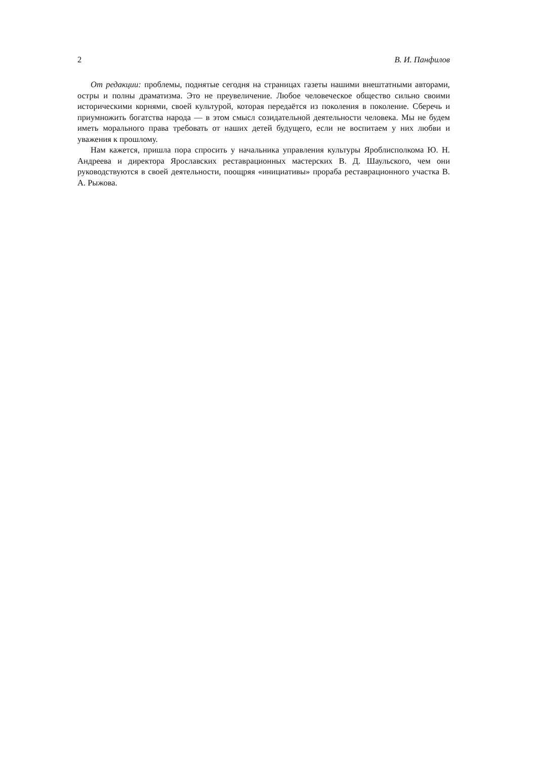2 В. И. Панфилов
От редакции: проблемы, поднятые сегодня на страницах газеты нашими внештатными авторами, остры и полны драматизма. Это не преувеличение. Любое человеческое общество сильно своими историческими корнями, своей культурой, которая передаётся из поколения в поколение. Сберечь и приумножить богатства народа — в этом смысл созидательной деятельности человека. Мы не будем иметь морального права требовать от наших детей будущего, если не воспитаем у них любви и уважения к прошлому.
Нам кажется, пришла пора спросить у начальника управления культуры Яроблисполкома Ю. Н. Андреева и директора Ярославских реставрационных мастерских В. Д. Шаульского, чем они руководствуются в своей деятельности, поощряя «инициативы» прораба реставрационного участка В. А. Рыжова.